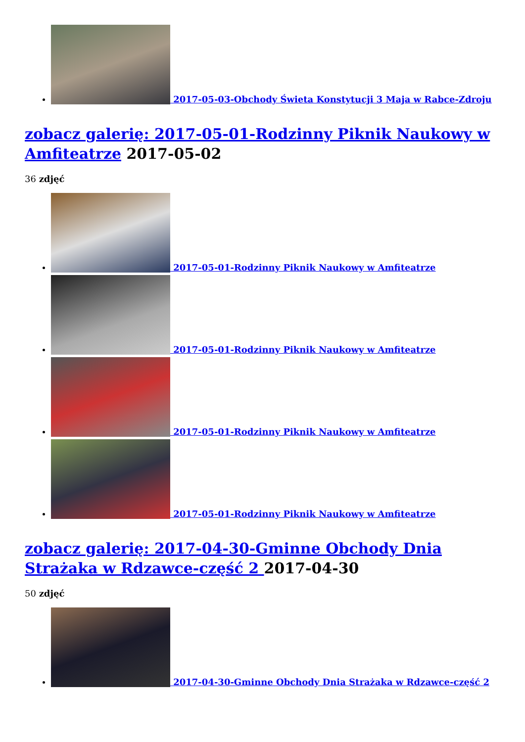2017-05-03-Obchody Świeta Konstytucji 3 Maja w Rabce-Zdroju
zobacz galerię: 2017-05-01-Rodzinny Piknik Naukowy w Amfiteatrze 2017-05-02
36 zdjęć
2017-05-01-Rodzinny Piknik Naukowy w Amfiteatrze
2017-05-01-Rodzinny Piknik Naukowy w Amfiteatrze
2017-05-01-Rodzinny Piknik Naukowy w Amfiteatrze
2017-05-01-Rodzinny Piknik Naukowy w Amfiteatrze
zobacz galerię: 2017-04-30-Gminne Obchody Dnia Strażaka w Rdzawce-część 2 2017-04-30
50 zdjęć
2017-04-30-Gminne Obchody Dnia Strażaka w Rdzawce-część 2